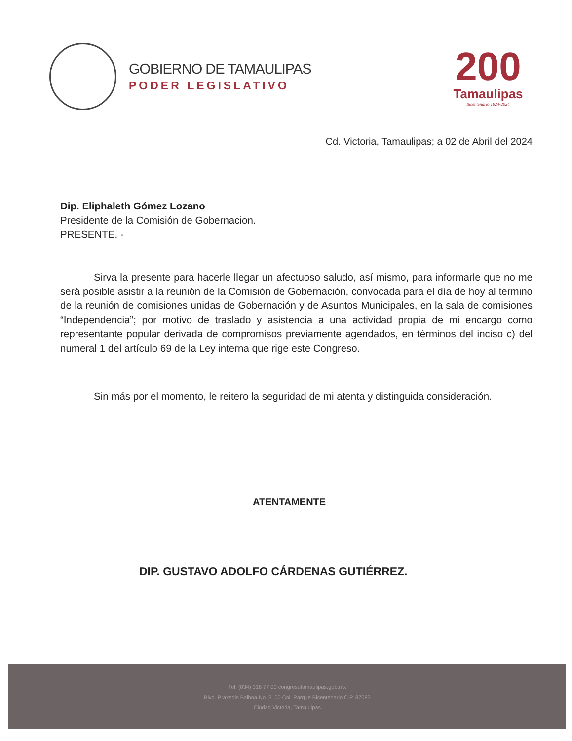GOBIERNO DE TAMAULIPAS
PODER LEGISLATIVO
200
Tamaulipas
Bicentenario 1824-2024
Cd. Victoria, Tamaulipas; a 02 de Abril del 2024
Dip. Eliphaleth Gómez Lozano
Presidente de la Comisión de Gobernacion.
PRESENTE. -
Sirva la presente para hacerle llegar un afectuoso saludo, así mismo, para informarle que no me será posible asistir a la reunión de la Comisión de Gobernación, convocada para el día de hoy al termino de la reunión de comisiones unidas de Gobernación y de Asuntos Municipales, en la sala de comisiones “Independencia”; por motivo de traslado y asistencia a una actividad propia de mi encargo como representante popular derivada de compromisos previamente agendados, en términos del inciso c) del numeral 1 del artículo 69 de la Ley interna que rige este Congreso.
Sin más por el momento, le reitero la seguridad de mi atenta y distinguida consideración.
ATENTAMENTE
DIP. GUSTAVO ADOLFO CÁRDENAS GUTIÉRREZ.
Tel: (834) 318 77 00 congresotamaulipas.gob.mx
Blvd. Praxedis Balboa No. 3100 Col. Parque Bicentenario C.P. 87083
Ciudad Victoria, Tamaulipas